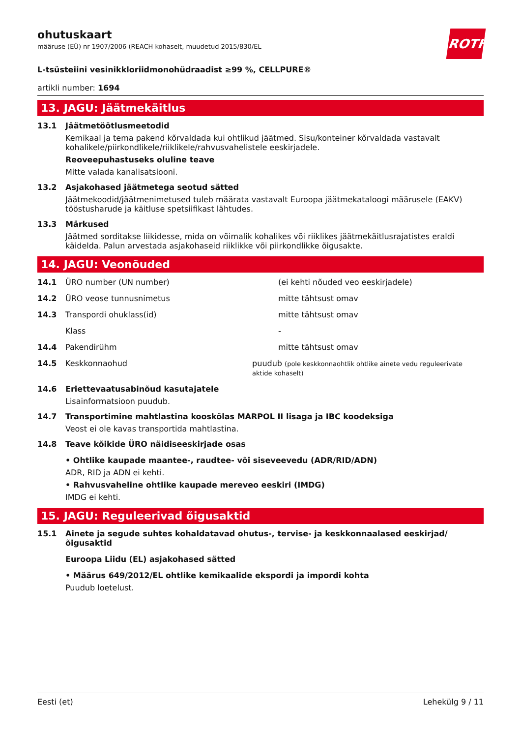ROTH
ohutuskaart
määruse (EÜ) nr 1907/2006 (REACH kohaselt, muudetud 2015/830/EL
L-tsüsteiini vesinikkloriidmonohüdraadist ≥99 %, CELLPURE®
artikli number: 1694
13. JAGU: Jäätmekäitlus
13.1 Jäätmetöötlusmeetodid
Kemikaal ja tema pakend kõrvaldada kui ohtlikud jäätmed. Sisu/konteiner kõrvaldada vastavalt kohalikele/piirkondlikele/riiklikele/rahvusvahelistele eeskirjadele.
Reoveepuhastuseks oluline teave
Mitte valada kanalisatsiooni.
13.2 Asjakohased jäätmetega seotud sätted
Jäätmekoodid/jäätmenimetused tuleb määrata vastavalt Euroopa jäätmekataloogi määrusele (EAKV) tööstusharude ja käitluse spetsiifikast lähtudes.
13.3 Märkused
Jäätmed sorditakse liikidesse, mida on võimalik kohalikes või riiklikes jäätmekäitlusrajatistes eraldi käidelda. Palun arvestada asjakohaseid riiklikke või piirkondlikke õigusakte.
14. JAGU: Veonõuded
14.1 ÜRO number (UN number) (ei kehti nõuded veo eeskirjadele)
14.2 ÜRO veose tunnusnimetus mitte tähtsust omav
14.3 Transpordi ohuklass(id) mitte tähtsust omav
Klass -
14.4 Pakendirühm mitte tähtsust omav
14.5 Keskkonnaohud puudub (pole keskkonnaohtlik ohtlike ainete vedu reguleerivate aktide kohaselt)
14.6 Eriettevaatusabinõud kasutajatele
Lisainformatsioon puudub.
14.7 Transportimine mahtlastina kooskõlas MARPOL II lisaga ja IBC koodeksiga
Veost ei ole kavas transportida mahtlastina.
14.8 Teave kõikide ÜRO näidiseeskirjade osas
• Ohtlike kaupade maantee-, raudtee- või siseveevedu (ADR/RID/ADN)
ADR, RID ja ADN ei kehti.
• Rahvusvaheline ohtlike kaupade mereveo eeskiri (IMDG)
IMDG ei kehti.
15. JAGU: Reguleerivad õigusaktid
15.1 Ainete ja segude suhtes kohaldatavad ohutus-, tervise- ja keskkonnaalased eeskirjad/õigusaktid
Euroopa Liidu (EL) asjakohased sätted
• Määrus 649/2012/EL ohtlike kemikaalide ekspordi ja impordi kohta
Puudub loetelust.
Eesti (et) Lehekülg 9 / 11